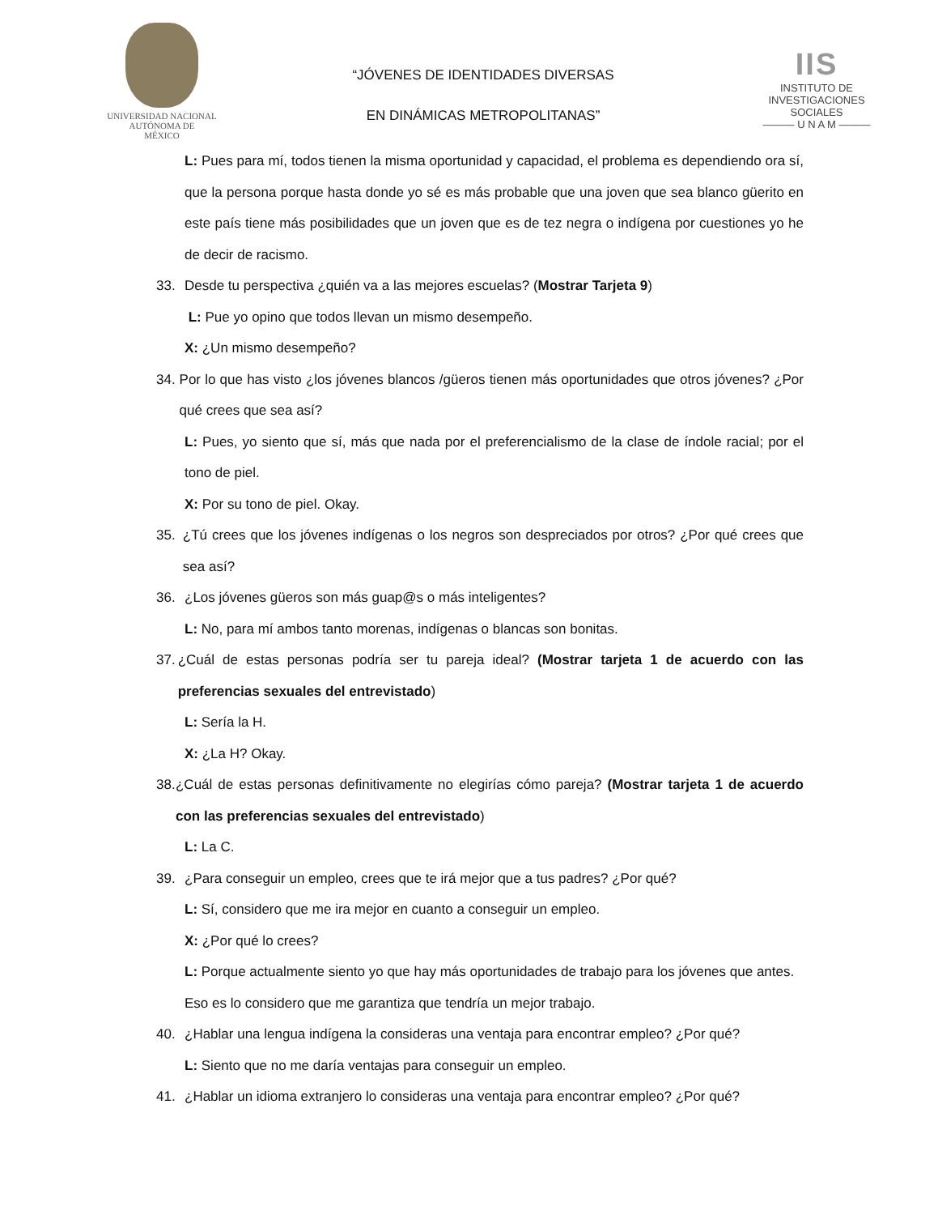UNIVERSIDAD NACIONAL
AUTÓNOMA DE
MÉXICO
“JÓVENES DE IDENTIDADES DIVERSAS
EN DINÁMICAS METROPOLITANAS”
IIS
INSTITUTO DE INVESTIGACIONES SOCIALES
——— U N A M ———
L: Pues para mí, todos tienen la misma oportunidad y capacidad, el problema es dependiendo ora sí, que la persona porque hasta donde yo sé es más probable que una joven que sea blanco güerito en este país tiene más posibilidades que un joven que es de tez negra o indígena por cuestiones yo he de decir de racismo.
33. Desde tu perspectiva ¿quién va a las mejores escuelas? (Mostrar Tarjeta 9)
L: Pue yo opino que todos llevan un mismo desempeño.
X: ¿Un mismo desempeño?
34. Por lo que has visto ¿los jóvenes blancos /güeros tienen más oportunidades que otros jóvenes? ¿Por qué crees que sea así?
L: Pues, yo siento que sí, más que nada por el preferencialismo de la clase de índole racial; por el tono de piel.
X: Por su tono de piel. Okay.
35. ¿Tú crees que los jóvenes indígenas o los negros son despreciados por otros? ¿Por qué crees que sea así?
36. ¿Los jóvenes güeros son más guap@s o más inteligentes?
L: No, para mí ambos tanto morenas, indígenas o blancas son bonitas.
37. ¿Cuál de estas personas podría ser tu pareja ideal? (Mostrar tarjeta 1 de acuerdo con las preferencias sexuales del entrevistado)
L: Sería la H.
X: ¿La H? Okay.
38. ¿Cuál de estas personas definitivamente no elegirías cómo pareja? (Mostrar tarjeta 1 de acuerdo con las preferencias sexuales del entrevistado)
L: La C.
39. ¿Para conseguir un empleo, crees que te irá mejor que a tus padres? ¿Por qué?
L: Sí, considero que me ira mejor en cuanto a conseguir un empleo.
X: ¿Por qué lo crees?
L: Porque actualmente siento yo que hay más oportunidades de trabajo para los jóvenes que antes. Eso es lo considero que me garantiza que tendría un mejor trabajo.
40. ¿Hablar una lengua indígena la consideras una ventaja para encontrar empleo? ¿Por qué?
L: Siento que no me daría ventajas para conseguir un empleo.
41. ¿Hablar un idioma extranjero lo consideras una ventaja para encontrar empleo? ¿Por qué?